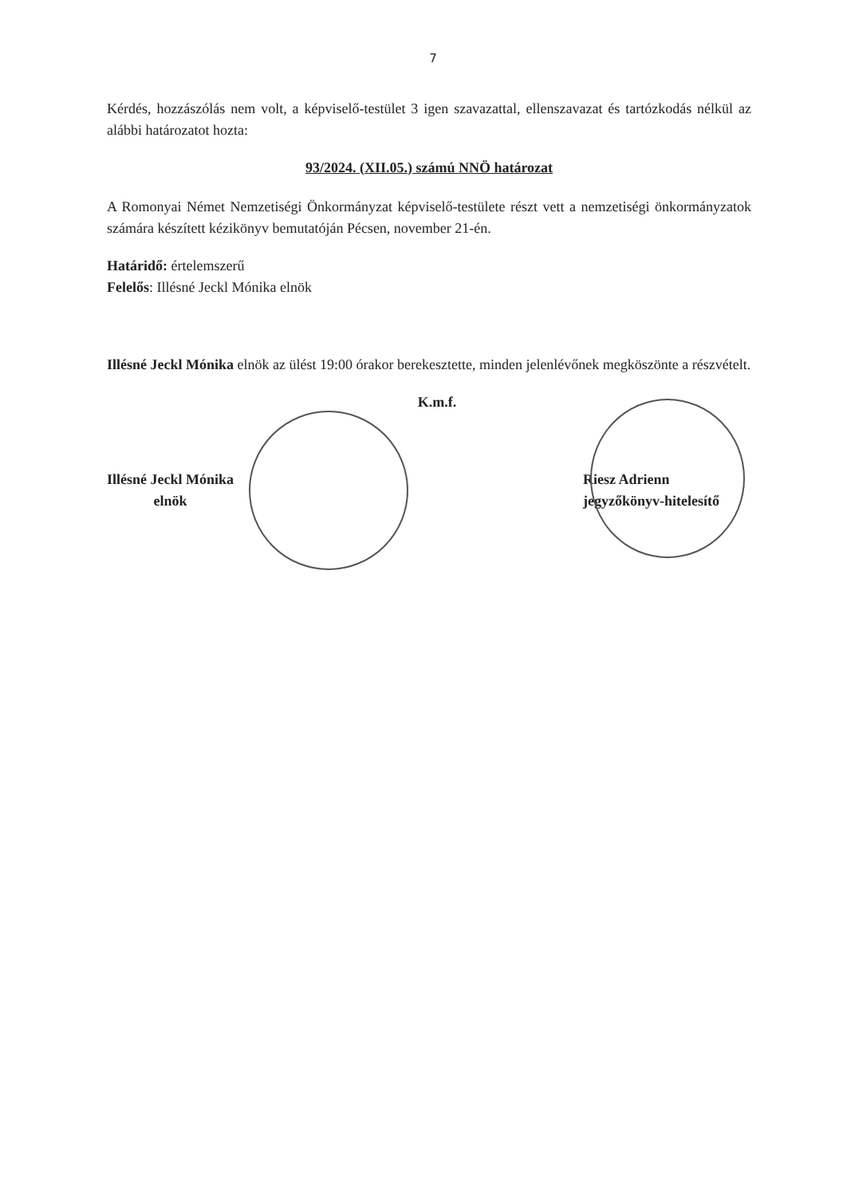7
Kérdés, hozzászólás nem volt, a képviselő-testület 3 igen szavazattal, ellenszavazat és tartózkodás nélkül az alábbi határozatot hozta:
93/2024. (XII.05.) számú NNÖ határozat
A Romonyai Német Nemzetiségi Önkormányzat képviselő-testülete részt vett a nemzetiségi önkormányzatok számára készített kézikönyv bemutatóján Pécsen, november 21-én.
Határidő: értelemszerű
Felelős: Illésné Jeckl Mónika elnök
Illésné Jeckl Mónika elnök az ülést 19:00 órakor berekesztette, minden jelenlévőnek megköszönte a részvételt.
K.m.f.
Illésné Jeckl Mónika
elnök
Riesz Adrienn
jegyzőkönyv-hitelesítő